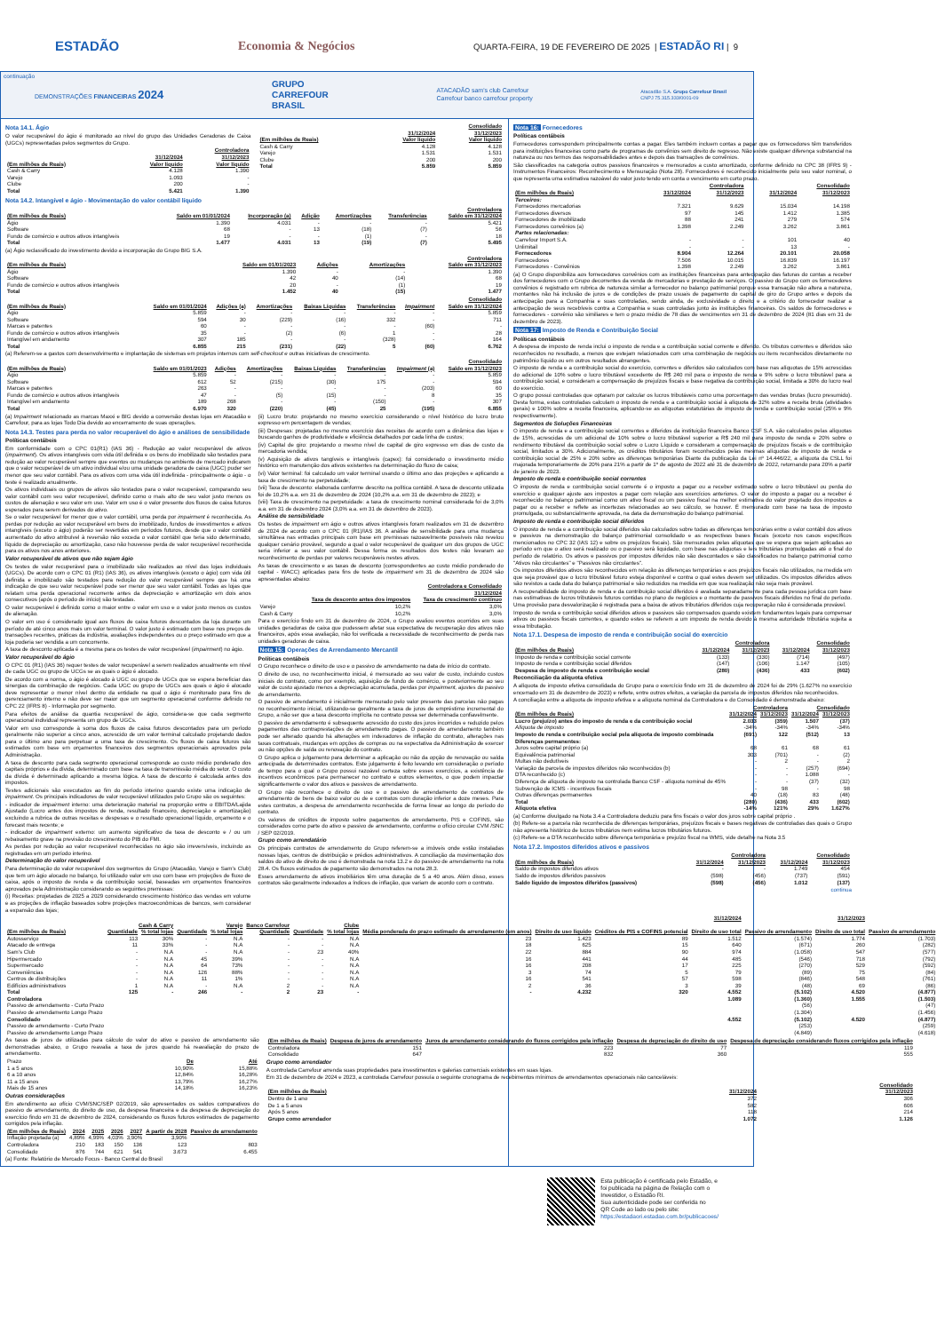ESTADÃO Economia & Negócios QUARTA-FEIRA, 19 DE FEVEREIRO DE 2025 | ESTADÃO RI | 9
continuação DEMONSTRAÇÕES FINANCEIRAS 2024 GRUPO
CARREFOUR
BRASIL ATACADÃO sam's club Carrefour
Carrefour banco carrefour property Atacadão S.A. Grupo Carrefour Brasil
CNPJ 75.315.333/0001-09
Nota 14.1. Ágio
O valor recuperável do ágio é monitorado ao nível do grupo das Unidades Geradoras de Caixa (UGCs) representadas pelos segmentos do Grupo.
| | Controladora | |
| | 31/12/2024 | 31/12/2023 |
| (Em milhões de Reais) | Valor líquido | Valor líquido |
| Cash & Carry | 4.128 | 1.390 |
| Varejo | 1.093 | - |
| Clube | 200 | - |
| Total | 5.421 | 1.390 |
| | Consolidado | |
| | 31/12/2024 | 31/12/2023 |
| (Em milhões de Reais) | Valor líquido | Valor líquido |
| Cash & Carry | 4.128 | 4.128 |
| Varejo | 1.531 | 1.531 |
| Clube | 200 | 200 |
| Total | 5.859 | 5.859 |
Nota 14.2. Intangível e ágio - Movimentação do valor contábil líquido
| | | | | | | Controladora |
| (Em milhões de Reais) | Saldo em 01/01/2024 | Incorporação (a) | Adição | Amortizações | Transferências | Saldo em 31/12/2024 |
| Ágio | 1.390 | 4.031 | - | - | - | 5.421 |
| Software | 68 | - | 13 | (18) | (7) | 56 |
| Fundo de comércio e outros ativos intangíveis | 19 | - | - | (1) | - | 18 |
| Total | 1.477 | 4.031 | 13 | (19) | (7) | 5.495 |
(a) Ágio reclassificado do investimento devido a incorporação do Grupo BIG S.A.
| | | | | Controladora |
| (Em milhões de Reais) | Saldo em 01/01/2023 | Adições | Amortizações | Saldo em 31/12/2023 |
| Ágio | 1.390 | - | - | 1.390 |
| Software | 42 | 40 | (14) | 68 |
| Fundo de comércio e outros ativos intangíveis | 20 | - | (1) | 19 |
| Total | 1.452 | 40 | (15) | 1.477 |
| | | | | | | | Consolidado |
| (Em milhões de Reais) | Saldo em 01/01/2024 | Adições (a) | Amortizações | Baixas Líquidas | Transferências | Impairment | Saldo em 31/12/2024 |
| Ágio | 5.859 | - | - | - | - | - | 5.859 |
| Software | 594 | 30 | (229) | (16) | 332 | - | 711 |
| Marcas e patentes | 60 | - | - | - | - | (60) | - |
| Fundo de comércio e outros ativos intangíveis | 35 | - | (2) | (6) | 1 | - | 28 |
| Intangível em andamento | 307 | 185 | - | - | (328) | - | 164 |
| Total | 6.855 | 215 | (231) | (22) | 5 | (60) | 6.762 |
(a) Referem-se a gastos com desenvolvimento e implantação de sistemas em projetos internos com self-checkout e outras iniciativas de crescimento.
| | | | | | | | Consolidado |
| (Em milhões de Reais) | Saldo em 01/01/2023 | Adições | Amortizações | Baixas Líquidas | Transferências | Impairment (a) | Saldo em 31/12/2023 |
| Ágio | 5.859 | - | - | - | - | - | 5.859 |
| Software | 612 | 52 | (215) | (30) | 175 | - | 594 |
| Marcas e patentes | 263 | - | - | - | - | (203) | 60 |
| Fundo de comércio e outros ativos intangíveis | 47 | - | (5) | (15) | - | 8 | 35 |
| Intangível em andamento | 189 | 268 | - | - | (150) | - | 307 |
| Total | 6.970 | 320 | (220) | (45) | 25 | (195) | 6.855 |
(a) Impairment relacionado as marcas Maxxi e BIG devido a conversão destas lojas em Atacadão e Carrefour, para as lojas Todo Dia devido ao encerramento de suas operações.
Nota 14.3. Testes para perda no valor recuperável do ágio e análises de sensibilidade
Políticas contábeis
Em conformidade com o CPC 01(R1) (IAS 36) - Redução ao valor recuperável de ativos (impairment). Os ativos intangíveis com vida útil definida e os bens do imobilizado são testados para redução ao valor recuperável sempre que eventos ou mudanças no ambiente de mercado indicarem que o valor recuperável de um ativo individual e/ou uma unidade geradora de caixa (UGC) puder ser menor que seu valor contábil. Para os ativos com uma vida útil indefinida - principalmente o ágio - o teste é realizado anualmente.
Os ativos individuais ou grupos de ativos são testados para o valor recuperável, comparando seu valor contábil com seu valor recuperável, definido como o mais alto de seu valor justo menos os custos de alienação e seu valor em uso. Valor em uso é o valor presente dos fluxos de caixa futuros esperados para serem derivados do ativo.
Se o valor recuperável for menor que o valor contábil, uma perda por impairment é reconhecida. As perdas por redução ao valor recuperável em bens do imobilizado, fundos de investimentos e ativos intangíveis (exceto o ágio) poderão ser revertidas em períodos futuros, desde que o valor contábil aumentado do ativo atribuível à reversão não exceda o valor contábil que teria sido determinado, líquido de depreciação ou amortização, caso não houvesse perda de valor recuperável reconhecida para os ativos nos anos anteriores.
Valor recuperável de ativos que não sejam ágio
Os testes de valor recuperável para o imobilizado são realizados ao nível das lojas individuais (UGCs). De acordo com o CPC 01 (R1) (IAS 36), os ativos intangíveis (exceto o ágio) com vida útil definida e imobilizado são testados para redução do valor recuperável sempre que há uma indicação de que seu valor recuperável pode ser menor que seu valor contábil. Todas as lojas que relatam uma perda operacional recorrente antes da depreciação e amortização em dois anos consecutivos (após o período de início) são testadas.
O valor recuperável é definido como o maior entre o valor em uso e o valor justo menos os custos de alienação.
O valor em uso é considerado igual aos fluxos de caixa futuros descontados da loja durante um período de até cinco anos mais um valor terminal. O valor justo é estimado com base nos preços de transações recentes, práticas da indústria, avaliações independentes ou o preço estimado em que a loja poderia ser vendida a um concorrente.
A taxa de desconto aplicada é a mesma para os testes de valor recuperável (impairment) no ágio.
Valor recuperável do ágio
O CPC 01 (R1) (IAS 36) requer testes de valor recuperável a serem realizados anualmente em nível de cada UGC ou grupo de UCGs se as quais o ágio é alocado.
De acordo com a norma, o ágio é alocado à UGC ou grupo de UGCs que se espera beneficiar das sinergias da combinação de negócios. Cada UGC ou grupo de UGCs aos quais o ágio é alocado deve representar o menor nível dentro da entidade na qual o ágio é monitorado para fins de gerenciamento interno e não deve ser maior que um segmento operacional conforme definido no CPC 22 (IFRS 8) - Informação por segmento.
Para efeitos de análise da quantia recuperável de ágio, considera-se que cada segmento operacional individual representa um grupo de UGCs.
Valor em uso corresponde à soma dos fluxos de caixa futuros descontados para um período geralmente não superior a cinco anos, acrescido de um valor terminal calculado projetando dados para o último ano para perpetuar a uma taxa de crescimento. Os fluxos de caixa futuros são estimados com base em orçamentos financeiros dos segmentos operacionais aprovados pela Administração.
A taxa de desconto para cada segmento operacional corresponde ao custo médio ponderado dos capitais próprios e da dívida, determinado com base na taxa de transmissão média do setor. O custo da dívida é determinado aplicando a mesma lógica. A taxa de desconto é calculada antes dos impostos.
Testes adicionais são executados ao fim do período interino quando existe uma indicação de impairment. Os principais indicadores de valor recuperável utilizados pelo Grupo são os seguintes:
- indicador de impairment interno: uma deterioração material na proporção entre o EBITDA/Lajida Ajustado (Lucro antes dos impostos de renda, resultado financeiro, depreciação e amortização) excluindo a rubrica de outras receitas e despesas e o resultado operacional líquido, orçamento e o forecast mais recente; e
- indicador de impairment externo: um aumento significativo da taxa de desconto e / ou um rebaixamento grave na previsão do crescimento do PIB do FMI.
As perdas por redução ao valor recuperável reconhecidas no ágio são irreversíveis, incluindo as registradas em um período interino.
Determinação do valor recuperável
Para determinação do valor recuperável dos segmentos do Grupo (Atacadão, Varejo e Sam's Club) que tem um ágio alocado no balanço, foi utilizado valor em uso com base em projeções de fluxo de caixa, após o imposto de renda e da contribuição social, baseadas em orçamentos financeiros aprovados pela Administração considerando as seguintes premissas:
(i) Receitas: projetadas de 2025 a 2029 considerando crescimento histórico das vendas em volume e as projeções de inflação baseados sobre projeções macroeconômicas de bancos, sem considerar a expansão das lojas;
(ii) Lucro bruto: projetando no mesmo exercício considerando o nível histórico do lucro bruto expresso em percentagem de vendas;
(iii) Despesas: projetadas no mesmo exercício das receitas de acordo com a dinâmica das lojas e buscando ganhos de produtividade e eficiência detalhados por cada linha de custos;
(iv) Capital de giro: projetando o mesmo nível de capital de giro expresso em dias de custo da mercadoria vendida;
(v) Aquisição de ativos tangíveis e intangíveis (capex): foi considerado o investimento médio histórico em manutenção dos ativos existentes na determinação do fluxo de caixa;
(vi) Valor terminal: foi calculado um valor terminal usando o último ano das projeções e aplicando a taxa de crescimento na perpetuidade;
(vii) Taxa de desconto: elaborada conforme descrito na política contábil. A taxa de desconto utilizada foi de 10,2% a.a. em 31 de dezembro de 2024 (10,2% a.a. em 31 de dezembro de 2023); e
(viii) Taxa de crescimento na perpetuidade: a taxa de crescimento nominal considerada foi de 3,0% a.a. em 31 de dezembro 2024 (3,0% a.a. em 31 de dezembro de 2023).
Análise de sensibilidade
Os testes de impairment em ágio e outros ativos intangíveis foram realizados em 31 de dezembro de 2024 de acordo com o CPC 01 (R1)/IAS 36. A análise de sensibilidade para uma mudança simultânea nas entradas principais com base em premissas razoavelmente possíveis não revelou qualquer cenário provável, segundo a qual o valor recuperável de qualquer um dos grupos de UGC seria inferior a seu valor contábil. Dessa forma os resultados dos testes não levaram ao reconhecimento de perdas por valores recuperáveis nestes ativos.
As taxas de crescimento e as taxas de desconto (correspondentes ao custo médio ponderado do capital - WACC) aplicadas para fins de teste de impairment em 31 de dezembro de 2024 são apresentadas abaixo:
| | Controladora e Consolidado | |
| | 31/12/2024 | |
| | Taxa de desconto antes dos impostos | Taxa de crescimento contínuo |
| Varejo | 10,2% | 3,0% |
| Cash & Carry | 10,2% | 3,0% |
Para o exercício findo em 31 de dezembro de 2024, o Grupo avaliou eventos ocorridos em suas unidades geradoras de caixa que pudessem afetar sua expectativa de recuperação dos ativos não financeiros, após essa avaliação, não foi verificada a necessidade de reconhecimento de perda nas unidades geradoras de caixa.
Nota 15: Operações de Arrendamento Mercantil
Políticas contábeis
O Grupo reconhece o direito de uso e o passivo de arrendamento na data de início do contrato.
O direito de uso, no reconhecimento inicial, é mensurado ao seu valor de custo, incluindo custos iniciais do contrato, como por exemplo, aquisição de fundo de comércio, e posteriormente ao seu valor de custo ajustado menos a depreciação acumulada, perdas por impairment, ajustes do passivo de arrendamento.
O passivo de arrendamento é inicialmente mensurado pelo valor presente das parcelas não pagas no reconhecimento inicial, utilizando-se geralmente a taxa de juros de empréstimo incremental do Grupo, a não ser que a taxa desconto implícita no contrato possa ser determinada confiavelmente.
O passivo de arrendamento é subsequente acrescido do custo dos juros incorridos e reduzido pelos pagamentos das contraprestações de arrendamento pagas. O passivo de arrendamento também pode ser alterado quando há alterações em indexadores de inflação do contrato, alterações nas taxas contratuais, mudanças em opções de compras ou na expectativa da Administração de exercer ou não opções de saída ou renovação do contrato.
O Grupo aplica o julgamento para determinar a aplicação ou não da opção de renovação ou saída antecipada de determinados contratos. Este julgamento é feito levando em consideração o período de tempo para o qual o Grupo possui razoável certeza sobre esses exercícios, a existência de incentivos econômicos para permanecer no contrato e outros elementos, o que podem impactar significantemente o valor dos ativos e passivos de arrendamento.
O Grupo não reconhece o direito de uso e o passivo de arrendamento de contratos de arrendamento de bens de baixo valor ou de e contratos com duração inferior a doze meses. Para estes contratos, a despesa de arrendamento reconhecida de forma linear ao longo do período do contrato.
Os valores de créditos de imposto sobre pagamentos de arrendamento, PIS e COFINS, são considerados como parte do ativo e passivo de arrendamento, conforme o ofício circular CVM /SNC / SEP 02/2019.
Grupo como arrendatário
Os principais contratos de arrendamento do Grupo referem-se a imóveis onde estão instaladas nossas lojas, centros de distribuição e prédios administrativos. A conciliação da movimentação dos saldos do ativo de direito de uso é demonstrada na nota 13.2 e do passivo de arrendamento na nota 28.4. Os fluxos estimados de pagamento são demonstrados na nota 28.3.
Esses arrendamento de ativos imobiliários têm uma duração de 5 a 40 anos. Além disso, esses contratos são geralmente indexados a índices de inflação, que variam de acordo com o contrato.
| | | | | | | | | | 31/12/2024 | | | 31/12/2023 | | |
| | Cash & Carry | | Varejo | | Banco Carrefour | Clube | | | | | | | | |
| (Em milhões de Reais) | Quantidade | % total lojas | Quantidade | % total lojas | Quantidade | Quantidade | % total lojas | Média ponderada do prazo estimado de arrendamento (em anos) | Direito de uso líquido | Créditos de PIS e COFINS potencial | Direito de uso total | Passivo de arrendamento | Direito de uso total | Passivo de arrendamento |
| Autosserviço | 113 | 30% | - | N.A | - | - | N.A | 23 | 1.423 | 89 | 1.512 | (1.574) | 1.774 | (1.703) |
| Atacado de entrega | 11 | 33% | - | N.A | - | - | N.A | 18 | 625 | 15 | 640 | (671) | 260 | (282) |
| Sam's Club | - | N.A | - | N.A | - | 23 | 40% | 22 | 884 | 90 | 974 | (1.058) | 547 | (577) |
| Hipermercado | - | N.A | 45 | 39% | - | - | N.A | 16 | 441 | 44 | 485 | (546) | 718 | (792) |
| Supermercado | - | N.A | 64 | 73% | - | - | N.A | 16 | 208 | 17 | 225 | (270) | 529 | (592) |
| Conveniências | - | N.A | 126 | 88% | - | - | N.A | 3 | 74 | 5 | 79 | (89) | 75 | (84) |
| Centros de distribuições | - | N.A | 11 | 1% | - | - | N.A | 16 | 541 | 57 | 598 | (846) | 548 | (761) |
| Edifícios administrativos | 1 | N.A | - | N.A | 2 | - | N.A | 2 | 36 | 3 | 39 | (48) | 69 | (86) |
| Total | 125 | - | 246 | - | 2 | 23 | - | - | 4.232 | 320 | 4.552 | (5.102) | 4.520 | (4.877) |
| Controladora | | | | | | | | | | | 1.089 | (1.360) | 1.555 | (1.503) |
| Passivo de arrendamento - Curto Prazo | | | | | | | | | | | | (56) | | (47) |
| Passivo de arrendamento Longo Prazo | | | | | | | | | | | | (1.304) | | (1.456) |
| Consolidado | | | | | | | | | | | 4.552 | (5.102) | 4.520 | (4.877) |
| Passivo de arrendamento - Curto Prazo | | | | | | | | | | | | (253) | | (259) |
| Passivo de arrendamento Longo Prazo | | | | | | | | | | | | (4.849) | | (4.618) |
As taxas de juros de utilizadas para cálculo do valor do ativo e passivo de arrendamento são demonstradas abaixo, o Grupo reavalia a taxa de juros quando há reavaliação do prazo de arrendamento.
| Prazo | De | Até |
| 1 a 5 anos | 10,90% | 15,88% |
| 6 a 10 anos | 12,84% | 16,28% |
| 11 a 15 anos | 13,79% | 16,27% |
| Mais de 15 anos | 14,18% | 16,23% |
Outras considerações
Em atendimento ao ofício CVM/SNC/SEP 02/2019, são apresentados os saldos comparativos do passivo de arrendamento, do direito de uso, da despesa financeira e da despesa de depreciação do exercício findo em 31 de dezembro de 2024, considerando os fluxos futuros estimados de pagamento corrigidos pela inflação.
| (Em milhões de Reais) | 2024 | 2025 | 2026 | 2027 | A partir de 2028 | Passivo de arrendamento |
| --- | --- | --- | --- | --- | --- | --- |
| Inflação projetada (a) | 4,89% | 4,99% | 4,03% | 3,90% | 3,90% | |
| Controladora | 210 | 183 | 150 | 136 | 123 | 803 |
| Consolidado | 876 | 744 | 621 | 541 | 3.673 | 6.455 |
(a) Fonte: Relatório de Mercado Focus - Banco Central do Brasil
| (Em milhões de Reais) | Despesa de juros de arrendamento | Juros de arrendamento considerando do fluxos corrigidos pela inflação | Despesa de depreciação do direito de uso | Despesa de depreciação considerando fluxos corrigidos pela inflação |
| --- | --- | --- | --- | --- |
| Controladora | 151 | 223 | 77 | 119 |
| Consolidado | 647 | 832 | 360 | 555 |
Grupo como arrendador
A controlada Carrefour arrenda suas propriedades para investimentos e galerias comerciais existentes em suas lojas.
Em 31 de dezembro de 2024 e 2023, a controlada Carrefour possuía o seguinte cronograma de recebimentos mínimos de arrendamentos operacionais não canceláveis:
| | Consolidado | |
| (Em milhões de Reais) | 31/12/2024 | 31/12/2023 |
| Dentro de 1 ano | 372 | 306 |
| De 1 a 5 anos | 582 | 606 |
| Após 5 anos | 118 | 214 |
| Grupo como arrendador | 1.072 | 1.126 |
Nota 16: Fornecedores
Políticas contábeis
Fornecedores correspondem principalmente contas a pagar. Eles também incluem contas a pagar que os fornecedores têm transferidos para instituições financeiras como parte de programas de convênios sem direito de regresso. Não existe qualquer diferença substancial na natureza ou nos termos das responsabilidades antes e depois das transações de convênios.
São classificados na categoria outros passivos financeiros e mensurados a custo amortizado, conforme definido no CPC 38 (IFRS 9) - Instrumentos Financeiros: Reconhecimento e Mensuração (Nota 28). Fornecedores é reconhecido inicialmente pelo seu valor nominal, o que representa uma estimativa razoável do valor justo tendo em conta o vencimento em curto prazo.
| | Controladora | | Consolidado | |
| (Em milhões de Reais) | 31/12/2024 | 31/12/2023 | 31/12/2024 | 31/12/2023 |
| Terceiros: | | | | |
| Fornecedores mercadorias | 7.321 | 9.629 | 15.034 | 14.198 |
| Fornecedores diversos | 97 | 145 | 1.412 | 1.385 |
| Fornecedores de imobilizado | 88 | 241 | 279 | 574 |
| Fornecedores convênios (a) | 1.398 | 2.249 | 3.262 | 3.861 |
| Partes relacionadas: | | | | |
| Carrefour Import S.A. | - | - | 101 | 40 |
| Unlimitail | - | - | 13 | - |
| Fornecedores | 8.904 | 12.264 | 20.101 | 20.058 |
| Fornecedores | 7.506 | 10.015 | 16.839 | 16.197 |
| Fornecedores - Convênios | 1.398 | 2.249 | 3.262 | 3.861 |
(a) O Grupo disponibiliza aos fornecedores convênios com as instituições financeiras para antecipação das faturas do contas a receber dos fornecedores com o Grupo decorrentes da venda de mercadorias e prestação de serviços. O passivo do Grupo com os fornecedores convênios é registrado em rubrica de natureza similar a fornecedor no balanço patrimonial porque essa transação não altera a natureza, montantes não há inclusão de juros e de condições de prazo usuais de pagamento do capital de giro do Grupo antes e depois da antecipação para a Companhia e suas controladas, sendo ainda, de exclusividade o direito e a critério do fornecedor realizar a antecipação de seus recebíveis contra a Companhia e suas controladas junto às instituições financeiras. Os saldos de fornecedores e fornecedores - convênio são similiares e tem o prazo médio de 78 dias de vencimentos em 31 de dezembro de 2024 (81 dias em 31 de dezembro de 2023).
Nota 17: Imposto de Renda e Contribuição Social
Políticas contábeis
A despesa de imposto de renda inclui o imposto de renda e a contribuição social corrente e diferido. Os tributos correntes e diferidos são reconhecidos no resultado, a menos que estejam relacionados com uma combinação de negócios ou itens reconhecidos diretamente no patrimônio líquido ou em outros resultados abrangentes.
O imposto de renda e a contribuição social do exercício, correntes e diferidos são calculados com base nas alíquotas de 15% acrescidas do adicional de 10% sobre o lucro tributável excedente de R$ 240 mil para o imposto de renda e 9% sobre o lucro tributável para a contribuição social, e consideram a compensação de prejuízos fiscais e base negativa da contribuição social, limitada a 30% do lucro real do exercício.
O grupo possui controladas que optaram por calcular os lucros tributáveis como uma porcentagem das vendas brutas (lucro presumido). Desta forma, estas controladas calculam o imposto de renda e a contribuição social à alíquota de 32% sobre a receita bruta (atividades gerais) e 100% sobre a receita financeira, aplicando-se as alíquotas estatutárias de imposto de renda e contribuição social (25% e 9% respectivamente).
Segmentos de Soluções Financeiras
O imposto de renda e a contribuição social correntes e diferidos da instituição financeira Banco CSF S.A. são calculados pelas alíquotas de 15%, acrescidas de um adicional de 10% sobre o lucro tributável superior a R$ 240 mil para imposto de renda e 20% sobre o rendimento tributável da contribuição social sobre o Lucro Líquido e consideram a compensação de prejuízos fiscais e de contribuição social, limitados a 30%. Adicionalmente, os créditos tributários foram reconhecidos pelas mesmas alíquotas de imposto de renda e contribuição social de 25% e 20% sobre as diferenças temporárias Diante da publicação da Lei nº 14.446/22, a alíquota da CSLL foi majorada temporariamente de 20% para 21% a partir de 1º de agosto de 2022 até 31 de dezembro de 2022, retornando para 20% a partir de janeiro de 2023.
Imposto de renda e contribuição social correntes
O imposto de renda e contribuição social corrente é o imposto a pagar ou a receber estimado sobre o lucro tributável ou perda do exercício e qualquer ajuste aos impostos a pagar com relação aos exercícios anteriores. O valor do imposto a pagar ou a receber é reconhecido no balanço patrimonial como um ativo fiscal ou um passivo fiscal na melhor estimativa do valor projetado dos impostos a pagar ou a receber e reflete as incertezas relacionadas ao seu cálculo, se houver. É mensurado com base na taxa de imposto promulgada, ou substancialmente aprovada, na data da demonstração do balanço patrimonial.
Imposto de renda e contribuição social diferidos
O imposto de renda e a contribuição social diferidos são calculados sobre todas as diferenças temporárias entre o valor contábil dos ativos e passivos na demonstração do balanço patrimonial consolidado e as respectivas bases fiscais (exceto nos casos específicos mencionados no CPC 32 (IAS 12) e sobre os prejuízos fiscais). São mensurados pelas alíquotas que se espera que sejam aplicadas ao período em que o ativo será realizado ou o passivo será liquidado, com base nas alíquotas e leis tributárias promulgadas até o final do período de relatório. Os ativos e passivos por impostos diferidos não são descontados e são classificados no balanço patrimonial como "Ativos não circulantes" e "Passivos não circulantes".
Os impostos diferidos ativos são reconhecidos em relação às diferenças temporárias e aos prejuízos fiscais não utilizados, na medida em que seja provável que o lucro tributável futuro esteja disponível e contra o qual estes devem ser utilizados. Os impostos diferidos ativos são revistos a cada data do balanço patrimonial e são reduzidos na medida em que sua realização não seja mais provável.
A recuperabilidade do imposto de renda e da contribuição social diferidos é avaliada separadamente para cada pessoa jurídica com base nas estimativas de lucros tributáveis futuros contidas no plano de negócios e o montante de passivos fiscais diferidos no final do período. Uma provisão para desvalorização é registrada para a baixa de ativos tributários diferidos cuja recuperação não é considerada provável.
Imposto de renda e contribuição social diferidos ativos e passivos são compensados quando existem fundamentos legais para compensar ativos ou passivos fiscais correntes, e quando estes se referem a um imposto de renda devido à mesma autoridade tributária sujeita a essa tributação.
Nota 17.1. Despesa de imposto de renda e contribuição social do exercício
| | Controladora | | Consolidado | |
| (Em milhões de Reais) | 31/12/2024 | 31/12/2023 | 31/12/2024 | 31/12/2023 |
| Imposto de renda e contribuição social corrente | (133) | (330) | (714) | (497) |
| Imposto de renda e contribuição social diferidos | (147) | (106) | 1.147 | (105) |
| Despesa de imposto de renda e contribuição social | (280) | (436) | 433 | (602) |
Reconciliação da alíquota efetiva
A alíquota de imposto efetiva consolidada do Grupo para o exercício findo em 31 de dezembro de 2024 foi de 29% (1.627% no exercício encerrado em 31 de dezembro de 2023) e reflete, entre outros efeitos, a variação da parcela de impostos diferidos não reconhecidos.
A conciliação entre a alíquota de imposto efetiva e a alíquota nominal da Controladora e do Consolidado é demonstrada abaixo:
| | Controladora | | Consolidado | |
| (Em milhões de Reais) | 31/12/2024 | 31/12/2023 | 31/12/2024 | 31/12/2023 |
| Lucro (prejuízo) antes do imposto de renda e da contribuição social | 2.033 | (359) | 1.507 | (37) |
| Alíquota de imposto | -34% | -34% | -34% | -34% |
| Imposto de renda e contribuição social pela alíquota de imposto combinada | (691) | 122 | (512) | 13 |
| Diferenças permanentes: | | | | |
| Juros sobre capital próprio (a) | 68 | 61 | 68 | 61 |
| Equivalência patrimonial | 303 | (701) | - | (2) |
| Multas não dedutíveis | - | 2 | - | 2 |
| Variação da parcela de impostos diferidos não reconhecidos (b) | - | - | (257) | (694) |
| DTA reconhecido (c) | - | - | 1.088 | - |
| Diferença de alíquota de imposto na controlada Banco CSF - alíquota nominal de 45% | - | - | (37) | (32) |
| Subvenção de ICMS - incentivos fiscais | - | 98 | - | 98 |
| Outras diferenças permanentes | 40 | (18) | 83 | (48) |
| Total | (280) | (436) | 433 | (602) |
| Alíquota efetiva | -14% | 121% | 29% | 1.627% |
(a) Conforme divulgado na Nota 3.4 a Controladora deduziu para fins fiscais o valor dos juros sobre capital próprio .
(b) Refere-se a parcela não reconhecida de diferenças temporárias, prejuízos fiscais e bases negativas de controladas das quais o Grupo não apresenta histórico de lucros tributários nem estima lucros tributários futuros.
(c) Refere-se a DTA reconhecido sobre diferença temporária e prejuízo fiscal na WMS, vide detalhe na Nota 3.5
Nota 17.2. Impostos diferidos ativos e passivos
| | Controladora | | Consolidado | |
| (Em milhões de Reais) | 31/12/2024 | 31/12/2023 | 31/12/2024 | 31/12/2023 |
| Saldo de impostos diferidos ativos | - | - | 1.749 | 454 |
| Saldo de impostos diferidos passivos | (598) | (456) | (737) | (591) |
| Saldo líquido de impostos diferidos (passivos) | (598) | (456) | 1.012 | (137) |
continua
Esta publicação é certificada pelo Estadão, e
foi publicada na página de Relação com o
Investidor, o Estadão RI.
Sua autenticidade pode ser conferida no
QR Code ao lado ou pelo site:
https://estadaori.estadao.com.br/publicacoes/